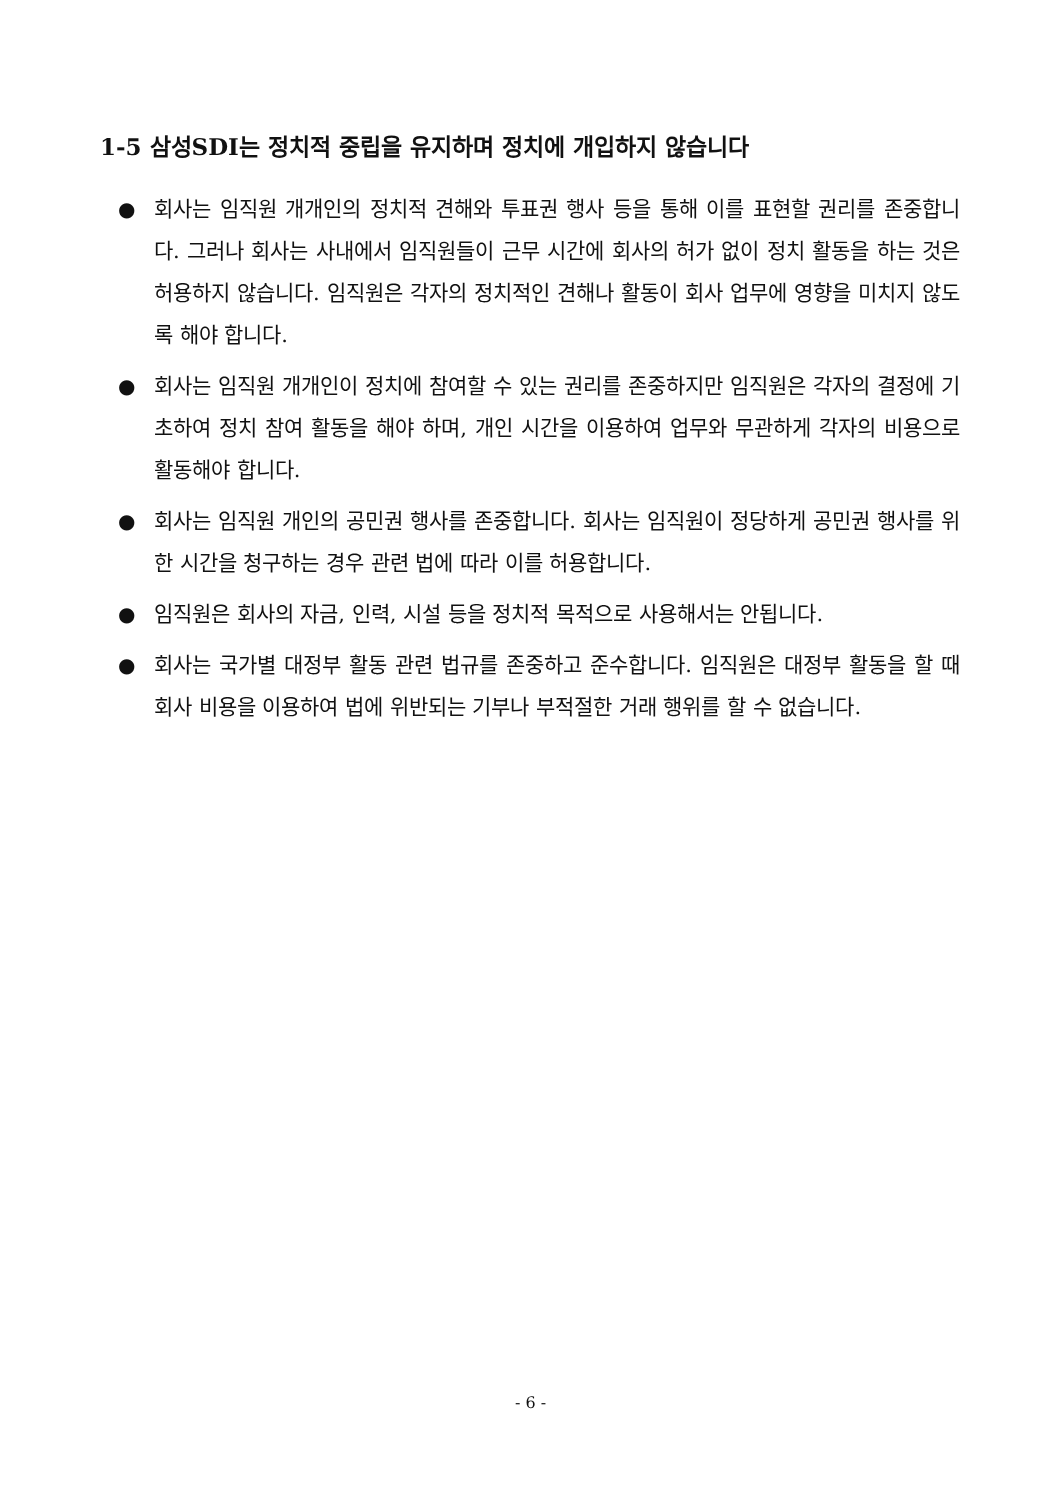1-5 삼성SDI는 정치적 중립을 유지하며 정치에 개입하지 않습니다
● 회사는 임직원 개개인의 정치적 견해와 투표권 행사 등을 통해 이를 표현할 권리를 존중합니다. 그러나 회사는 사내에서 임직원들이 근무 시간에 회사의 허가 없이 정치 활동을 하는 것은 허용하지 않습니다. 임직원은 각자의 정치적인 견해나 활동이 회사 업무에 영향을 미치지 않도록 해야 합니다.
● 회사는 임직원 개개인이 정치에 참여할 수 있는 권리를 존중하지만 임직원은 각자의 결정에 기초하여 정치 참여 활동을 해야 하며, 개인 시간을 이용하여 업무와 무관하게 각자의 비용으로 활동해야 합니다.
● 회사는 임직원 개인의 공민권 행사를 존중합니다. 회사는 임직원이 정당하게 공민권 행사를 위한 시간을 청구하는 경우 관련 법에 따라 이를 허용합니다.
● 임직원은 회사의 자금, 인력, 시설 등을 정치적 목적으로 사용해서는 안됩니다.
● 회사는 국가별 대정부 활동 관련 법규를 존중하고 준수합니다. 임직원은 대정부 활동을 할 때 회사 비용을 이용하여 법에 위반되는 기부나 부적절한 거래 행위를 할 수 없습니다.
- 6 -